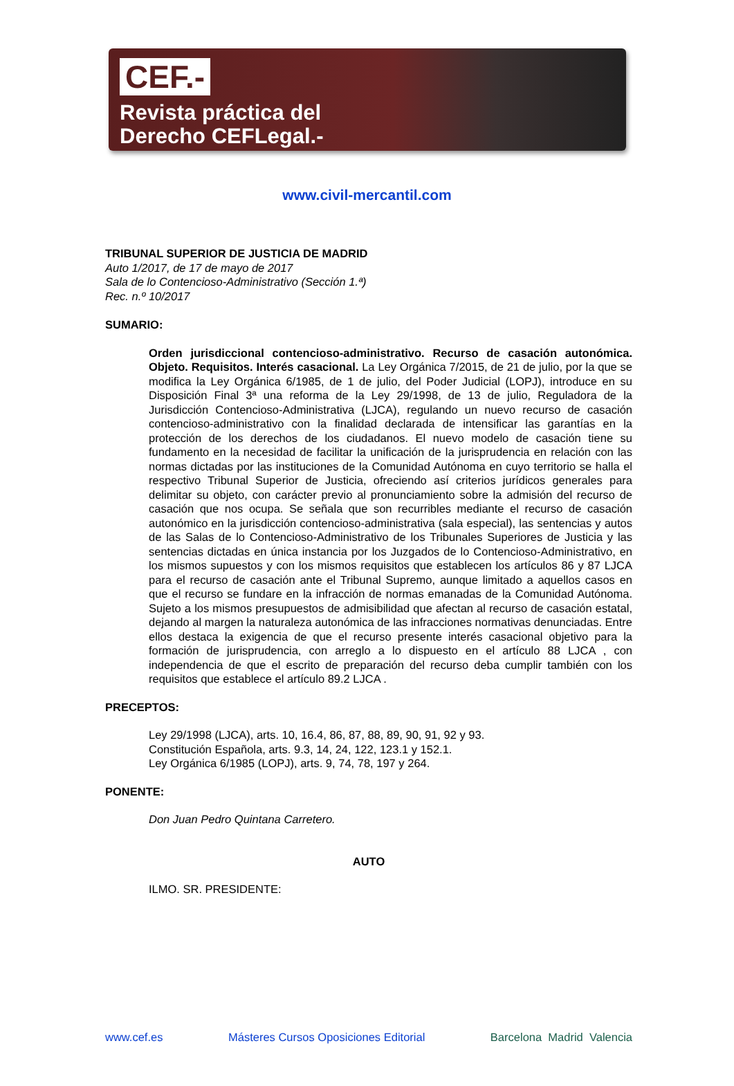CEF.-
Revista práctica del
Derecho CEFLegal.-
www.civil-mercantil.com
TRIBUNAL SUPERIOR DE JUSTICIA DE MADRID
Auto 1/2017, de 17 de mayo de 2017
Sala de lo Contencioso-Administrativo (Sección 1.ª)
Rec. n.º 10/2017
SUMARIO:
Orden jurisdiccional contencioso-administrativo. Recurso de casación autonómica. Objeto. Requisitos. Interés casacional. La Ley Orgánica 7/2015, de 21 de julio, por la que se modifica la Ley Orgánica 6/1985, de 1 de julio, del Poder Judicial (LOPJ), introduce en su Disposición Final 3ª una reforma de la Ley 29/1998, de 13 de julio, Reguladora de la Jurisdicción Contencioso-Administrativa (LJCA), regulando un nuevo recurso de casación contencioso-administrativo con la finalidad declarada de intensificar las garantías en la protección de los derechos de los ciudadanos. El nuevo modelo de casación tiene su fundamento en la necesidad de facilitar la unificación de la jurisprudencia en relación con las normas dictadas por las instituciones de la Comunidad Autónoma en cuyo territorio se halla el respectivo Tribunal Superior de Justicia, ofreciendo así criterios jurídicos generales para delimitar su objeto, con carácter previo al pronunciamiento sobre la admisión del recurso de casación que nos ocupa. Se señala que son recurribles mediante el recurso de casación autonómico en la jurisdicción contencioso-administrativa (sala especial), las sentencias y autos de las Salas de lo Contencioso-Administrativo de los Tribunales Superiores de Justicia y las sentencias dictadas en única instancia por los Juzgados de lo Contencioso-Administrativo, en los mismos supuestos y con los mismos requisitos que establecen los artículos 86 y 87 LJCA para el recurso de casación ante el Tribunal Supremo, aunque limitado a aquellos casos en que el recurso se fundare en la infracción de normas emanadas de la Comunidad Autónoma. Sujeto a los mismos presupuestos de admisibilidad que afectan al recurso de casación estatal, dejando al margen la naturaleza autonómica de las infracciones normativas denunciadas. Entre ellos destaca la exigencia de que el recurso presente interés casacional objetivo para la formación de jurisprudencia, con arreglo a lo dispuesto en el artículo 88 LJCA , con independencia de que el escrito de preparación del recurso deba cumplir también con los requisitos que establece el artículo 89.2 LJCA .
PRECEPTOS:
Ley 29/1998 (LJCA), arts. 10, 16.4, 86, 87, 88, 89, 90, 91, 92 y 93.
Constitución Española, arts. 9.3, 14, 24, 122, 123.1 y 152.1.
Ley Orgánica 6/1985 (LOPJ), arts. 9, 74, 78, 197 y 264.
PONENTE:
Don Juan Pedro Quintana Carretero.
AUTO
ILMO. SR. PRESIDENTE:
www.cef.es Másteres Cursos Oposiciones Editorial Barcelona Madrid Valencia